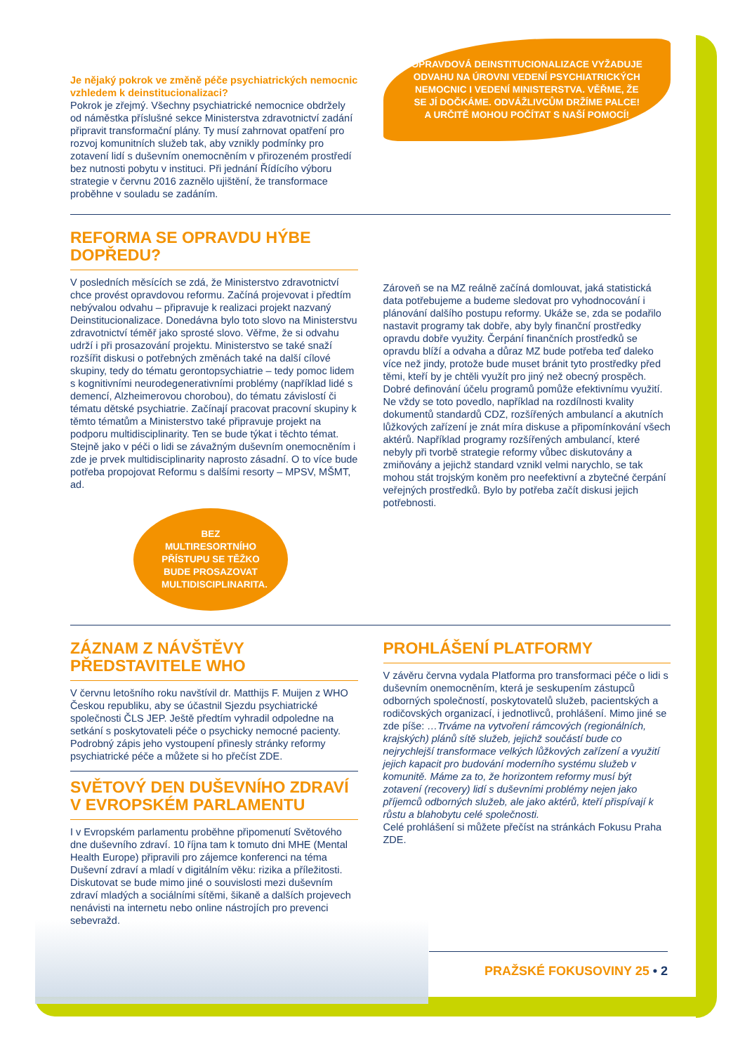Je nějaký pokrok ve změně péče psychiatrických nemocnic vzhledem k deinstitucionalizaci?
Pokrok je zřejmý. Všechny psychiatrické nemocnice obdržely od náměstka příslušné sekce Ministerstva zdravotnictví zadání připravit transformační plány. Ty musí zahrnovat opatření pro rozvoj komunitních služeb tak, aby vznikly podmínky pro zotavení lidí s duševním onemocněním v přirozeném prostředí bez nutnosti pobytu v instituci. Při jednání Řídícího výboru strategie v červnu 2016 zaznělo ujištění, že transformace proběhne v souladu se zadáním.
OPRAVDOVÁ DEINSTITUCIONALIZACE VYŽADUJE ODVAHU NA ÚROVNI VEDENÍ PSYCHIATRICKÝCH NEMOCNIC I VEDENÍ MINISTERSTVA. VĚŘME, ŽE SE JÍ DOČKÁME. ODVÁŽLIVCŮM DRŽÍME PALCE! A URČITĚ MOHOU POČÍTAT S NAŠÍ POMOCÍ!
REFORMA SE OPRAVDU HÝBE DOPŘEDU?
V posledních měsících se zdá, že Ministerstvo zdravotnictví chce provést opravdovou reformu. Začíná projevovat i předtím nebývalou odvahu – připravuje k realizaci projekt nazvaný Deinstitucionalizace. Donedávna bylo toto slovo na Ministerstvu zdravotnictví téměř jako sprosté slovo. Věřme, že si odvahu udrží i při prosazování projektu. Ministerstvo se také snaží rozšířit diskusi o potřebných změnách také na další cílové skupiny, tedy do tématu gerontopsychiatrie – tedy pomoc lidem s kognitivními neurodegenerativními problémy (například lidé s demencí, Alzheimerovou chorobou), do tématu závislostí či tématu dětské psychiatrie. Začínají pracovat pracovní skupiny k těmto tématům a Ministerstvo také připravuje projekt na podporu multidisciplinarity. Ten se bude týkat i těchto témat. Stejně jako v péči o lidi se závažným duševním onemocněním i zde je prvek multidisciplinarity naprosto zásadní. O to více bude potřeba propojovat Reformu s dalšími resorty – MPSV, MŠMT, ad.
BEZ MULTIRESORTNÍHO PŘÍSTUPU SE TĚŽKO BUDE PROSAZOVAT MULTIDISCIPLINARITA.
Zároveň se na MZ reálně začíná domlouvat, jaká statistická data potřebujeme a budeme sledovat pro vyhodnocování i plánování dalšího postupu reformy. Ukáže se, zda se podařilo nastavit programy tak dobře, aby byly finanční prostředky opravdu dobře využity. Čerpání finančních prostředků se opravdu blíží a odvaha a důraz MZ bude potřeba teď daleko více než jindy, protože bude muset bránit tyto prostředky před těmi, kteří by je chtěli využít pro jiný než obecný prospěch. Dobré definování účelu programů pomůže efektivnímu využití. Ne vždy se toto povedlo, například na rozdílnosti kvality dokumentů standardů CDZ, rozšířených ambulancí a akutních lůžkových zařízení je znát míra diskuse a připomínkování všech aktérů. Například programy rozšířených ambulancí, které nebyly při tvorbě strategie reformy vůbec diskutovány a zmiňovány a jejichž standard vznikl velmi narychlo, se tak mohou stát trojským koněm pro neefektivní a zbytečné čerpání veřejných prostředků. Bylo by potřeba začít diskusi jejich potřebnosti.
ZÁZNAM Z NÁVŠTĚVY PŘEDSTAVITELE WHO
V červnu letošního roku navštívil dr. Matthijs F. Muijen z WHO Českou republiku, aby se účastnil Sjezdu psychiatrické společnosti ČLS JEP. Ještě předtím vyhradil odpoledne na setkání s poskytovateli péče o psychicky nemocné pacienty. Podrobný zápis jeho vystoupení přinesly stránky reformy psychiatrické péče a můžete si ho přečíst ZDE.
SVĚTOVÝ DEN DUŠEVNÍHO ZDRAVÍ V EVROPSKÉM PARLAMENTU
I v Evropském parlamentu proběhne připomenutí Světového dne duševního zdraví. 10 října tam k tomuto dni MHE (Mental Health Europe) připravili pro zájemce konferenci na téma Duševní zdraví a mladí v digitálním věku: rizika a příležitosti. Diskutovat se bude mimo jiné o souvislosti mezi duševním zdraví mladých a sociálními sítěmi, šikaně a dalších projevech nenávisti na internetu nebo online nástrojích pro prevenci sebevražd.
PROHLÁŠENÍ PLATFORMY
V závěru června vydala Platforma pro transformaci péče o lidi s duševním onemocněním, která je seskupením zástupců odborných společností, poskytovatelů služeb, pacientských a rodičovských organizací, i jednotlivců, prohlášení. Mimo jiné se zde píše: …Trváme na vytvoření rámcových (regionálních, krajských) plánů sítě služeb, jejichž součástí bude co nejrychlejší transformace velkých lůžkových zařízení a využití jejich kapacit pro budování moderního systému služeb v komunitě. Máme za to, že horizontem reformy musí být zotavení (recovery) lidí s duševními problémy nejen jako příjemců odborných služeb, ale jako aktérů, kteří přispívají k růstu a blahobytu celé společnosti.
Celé prohlášení si můžete přečíst na stránkách Fokusu Praha ZDE.
PRAŽSKÉ FOKUSOVINY 25 • 2